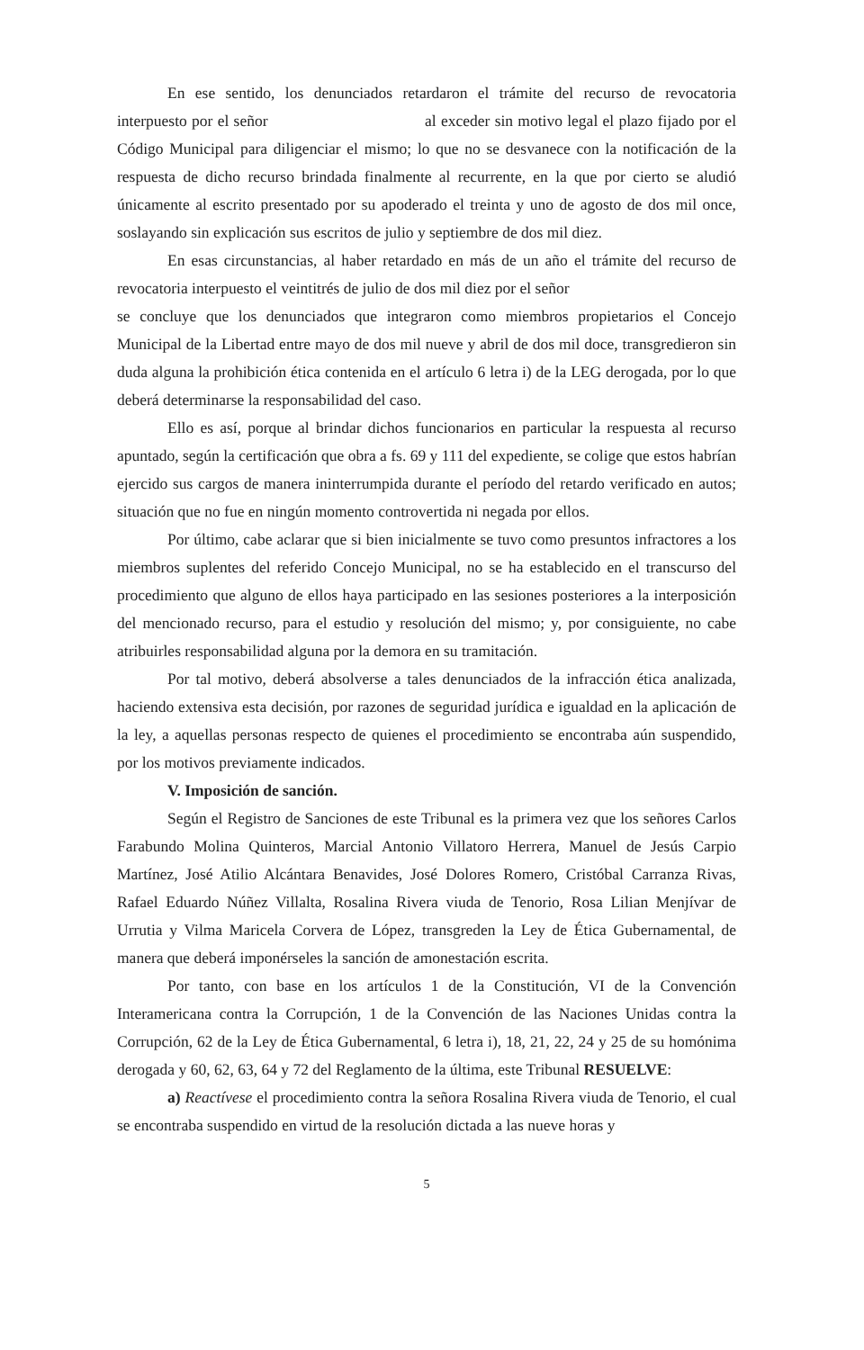En ese sentido, los denunciados retardaron el trámite del recurso de revocatoria interpuesto por el señor al exceder sin motivo legal el plazo fijado por el Código Municipal para diligenciar el mismo; lo que no se desvanece con la notificación de la respuesta de dicho recurso brindada finalmente al recurrente, en la que por cierto se aludió únicamente al escrito presentado por su apoderado el treinta y uno de agosto de dos mil once, soslayando sin explicación sus escritos de julio y septiembre de dos mil diez.
En esas circunstancias, al haber retardado en más de un año el trámite del recurso de revocatoria interpuesto el veintitrés de julio de dos mil diez por el señor
se concluye que los denunciados que integraron como miembros propietarios el Concejo Municipal de la Libertad entre mayo de dos mil nueve y abril de dos mil doce, transgredieron sin duda alguna la prohibición ética contenida en el artículo 6 letra i) de la LEG derogada, por lo que deberá determinarse la responsabilidad del caso.
Ello es así, porque al brindar dichos funcionarios en particular la respuesta al recurso apuntado, según la certificación que obra a fs. 69 y 111 del expediente, se colige que estos habrían ejercido sus cargos de manera ininterrumpida durante el período del retardo verificado en autos; situación que no fue en ningún momento controvertida ni negada por ellos.
Por último, cabe aclarar que si bien inicialmente se tuvo como presuntos infractores a los miembros suplentes del referido Concejo Municipal, no se ha establecido en el transcurso del procedimiento que alguno de ellos haya participado en las sesiones posteriores a la interposición del mencionado recurso, para el estudio y resolución del mismo; y, por consiguiente, no cabe atribuirles responsabilidad alguna por la demora en su tramitación.
Por tal motivo, deberá absolverse a tales denunciados de la infracción ética analizada, haciendo extensiva esta decisión, por razones de seguridad jurídica e igualdad en la aplicación de la ley, a aquellas personas respecto de quienes el procedimiento se encontraba aún suspendido, por los motivos previamente indicados.
V. Imposición de sanción.
Según el Registro de Sanciones de este Tribunal es la primera vez que los señores Carlos Farabundo Molina Quinteros, Marcial Antonio Villatoro Herrera, Manuel de Jesús Carpio Martínez, José Atilio Alcántara Benavides, José Dolores Romero, Cristóbal Carranza Rivas, Rafael Eduardo Núñez Villalta, Rosalina Rivera viuda de Tenorio, Rosa Lilian Menjívar de Urrutia y Vilma Maricela Corvera de López, transgreden la Ley de Ética Gubernamental, de manera que deberá imponérseles la sanción de amonestación escrita.
Por tanto, con base en los artículos 1 de la Constitución, VI de la Convención Interamericana contra la Corrupción, 1 de la Convención de las Naciones Unidas contra la Corrupción, 62 de la Ley de Ética Gubernamental, 6 letra i), 18, 21, 22, 24 y 25 de su homónima derogada y 60, 62, 63, 64 y 72 del Reglamento de la última, este Tribunal RESUELVE:
a) Reactívese el procedimiento contra la señora Rosalina Rivera viuda de Tenorio, el cual se encontraba suspendido en virtud de la resolución dictada a las nueve horas y
5